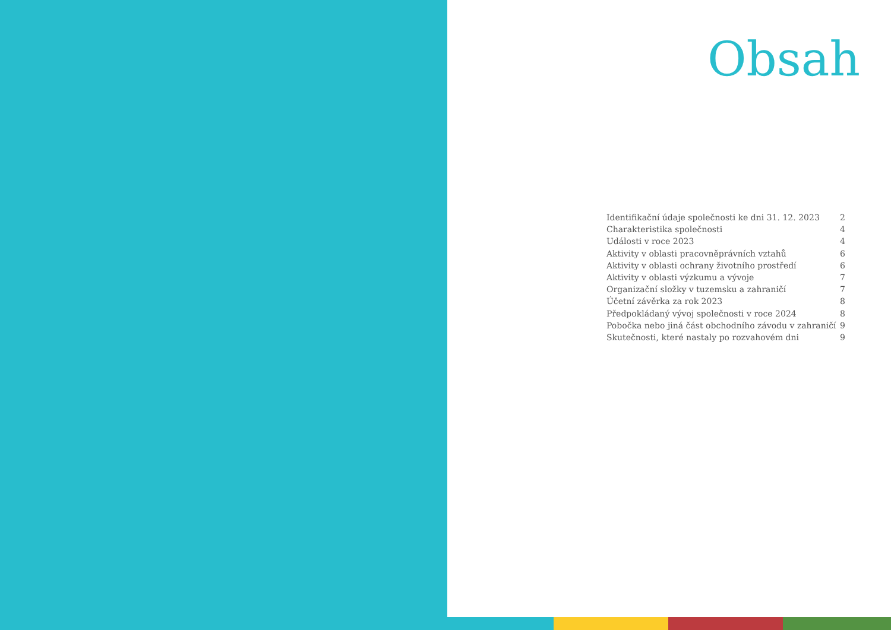Obsah
| Identifikační údaje společnosti ke dni 31. 12. 2023 | 2 |
| Charakteristika společnosti | 4 |
| Události v roce 2023 | 4 |
| Aktivity v oblasti pracovněprávních vztahů | 6 |
| Aktivity v oblasti ochrany životního prostředí | 6 |
| Aktivity v oblasti výzkumu a vývoje | 7 |
| Organizační složky v tuzemsku a zahraničí | 7 |
| Účetní závěrka za rok 2023 | 8 |
| Předpokládaný vývoj společnosti v roce 2024 | 8 |
| Pobočka nebo jiná část obchodního závodu v zahraničí | 9 |
| Skutečnosti, které nastaly po rozvahovém dni | 9 |